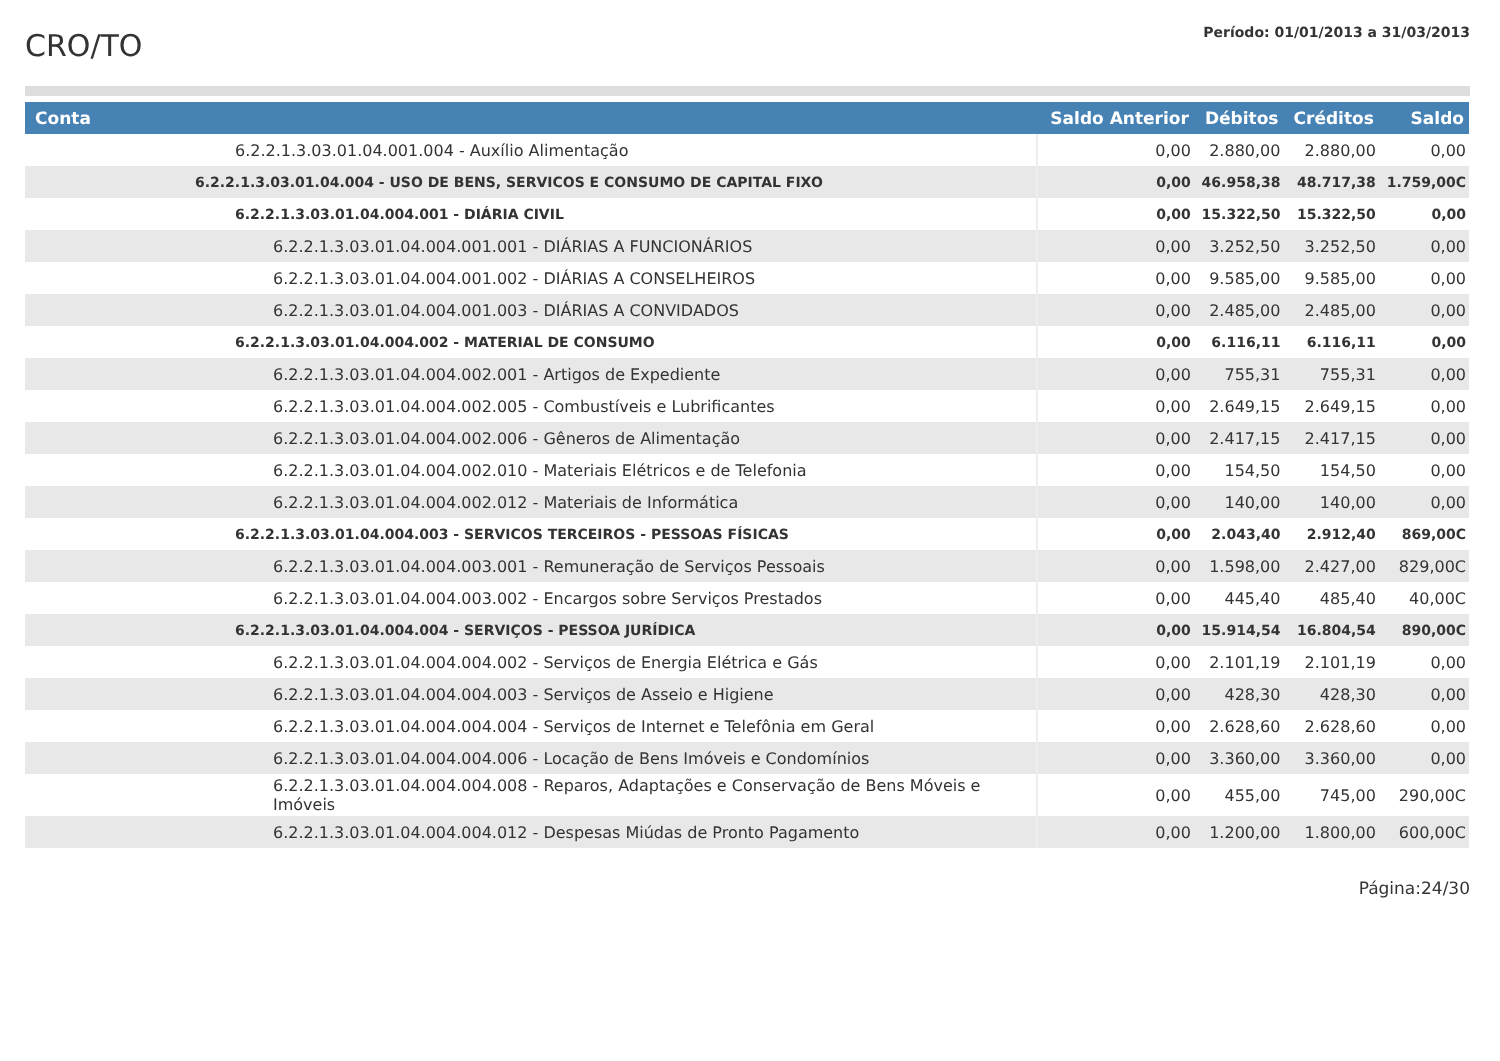CRO/TO
Período: 01/01/2013 a 31/03/2013
| Conta | Saldo Anterior | Débitos | Créditos | Saldo |
| --- | --- | --- | --- | --- |
| 6.2.2.1.3.03.01.04.001.004 - Auxílio Alimentação | 0,00 | 2.880,00 | 2.880,00 | 0,00 |
| 6.2.2.1.3.03.01.04.004 - USO DE BENS, SERVICOS E CONSUMO DE CAPITAL FIXO | 0,00 | 46.958,38 | 48.717,38 | 1.759,00C |
| 6.2.2.1.3.03.01.04.004.001 - DIÁRIA CIVIL | 0,00 | 15.322,50 | 15.322,50 | 0,00 |
| 6.2.2.1.3.03.01.04.004.001.001 - DIÁRIAS A FUNCIONÁRIOS | 0,00 | 3.252,50 | 3.252,50 | 0,00 |
| 6.2.2.1.3.03.01.04.004.001.002 - DIÁRIAS A CONSELHEIROS | 0,00 | 9.585,00 | 9.585,00 | 0,00 |
| 6.2.2.1.3.03.01.04.004.001.003 - DIÁRIAS A CONVIDADOS | 0,00 | 2.485,00 | 2.485,00 | 0,00 |
| 6.2.2.1.3.03.01.04.004.002 - MATERIAL DE CONSUMO | 0,00 | 6.116,11 | 6.116,11 | 0,00 |
| 6.2.2.1.3.03.01.04.004.002.001 - Artigos de Expediente | 0,00 | 755,31 | 755,31 | 0,00 |
| 6.2.2.1.3.03.01.04.004.002.005 - Combustíveis e Lubrificantes | 0,00 | 2.649,15 | 2.649,15 | 0,00 |
| 6.2.2.1.3.03.01.04.004.002.006 - Gêneros de Alimentação | 0,00 | 2.417,15 | 2.417,15 | 0,00 |
| 6.2.2.1.3.03.01.04.004.002.010 - Materiais Elétricos e de Telefonia | 0,00 | 154,50 | 154,50 | 0,00 |
| 6.2.2.1.3.03.01.04.004.002.012 - Materiais de Informática | 0,00 | 140,00 | 140,00 | 0,00 |
| 6.2.2.1.3.03.01.04.004.003 - SERVICOS TERCEIROS - PESSOAS FÍSICAS | 0,00 | 2.043,40 | 2.912,40 | 869,00C |
| 6.2.2.1.3.03.01.04.004.003.001 - Remuneração de Serviços Pessoais | 0,00 | 1.598,00 | 2.427,00 | 829,00C |
| 6.2.2.1.3.03.01.04.004.003.002 - Encargos sobre Serviços Prestados | 0,00 | 445,40 | 485,40 | 40,00C |
| 6.2.2.1.3.03.01.04.004.004 - SERVIÇOS - PESSOA JURÍDICA | 0,00 | 15.914,54 | 16.804,54 | 890,00C |
| 6.2.2.1.3.03.01.04.004.004.002 - Serviços de Energia Elétrica e Gás | 0,00 | 2.101,19 | 2.101,19 | 0,00 |
| 6.2.2.1.3.03.01.04.004.004.003 - Serviços de Asseio e Higiene | 0,00 | 428,30 | 428,30 | 0,00 |
| 6.2.2.1.3.03.01.04.004.004.004 - Serviços de Internet e Telefônia em Geral | 0,00 | 2.628,60 | 2.628,60 | 0,00 |
| 6.2.2.1.3.03.01.04.004.004.006 - Locação de Bens Imóveis e Condomínios | 0,00 | 3.360,00 | 3.360,00 | 0,00 |
| 6.2.2.1.3.03.01.04.004.004.008 - Reparos, Adaptações e Conservação de Bens Móveis e Imóveis | 0,00 | 455,00 | 745,00 | 290,00C |
| 6.2.2.1.3.03.01.04.004.004.012 - Despesas Miúdas de Pronto Pagamento | 0,00 | 1.200,00 | 1.800,00 | 600,00C |
Página:24/30